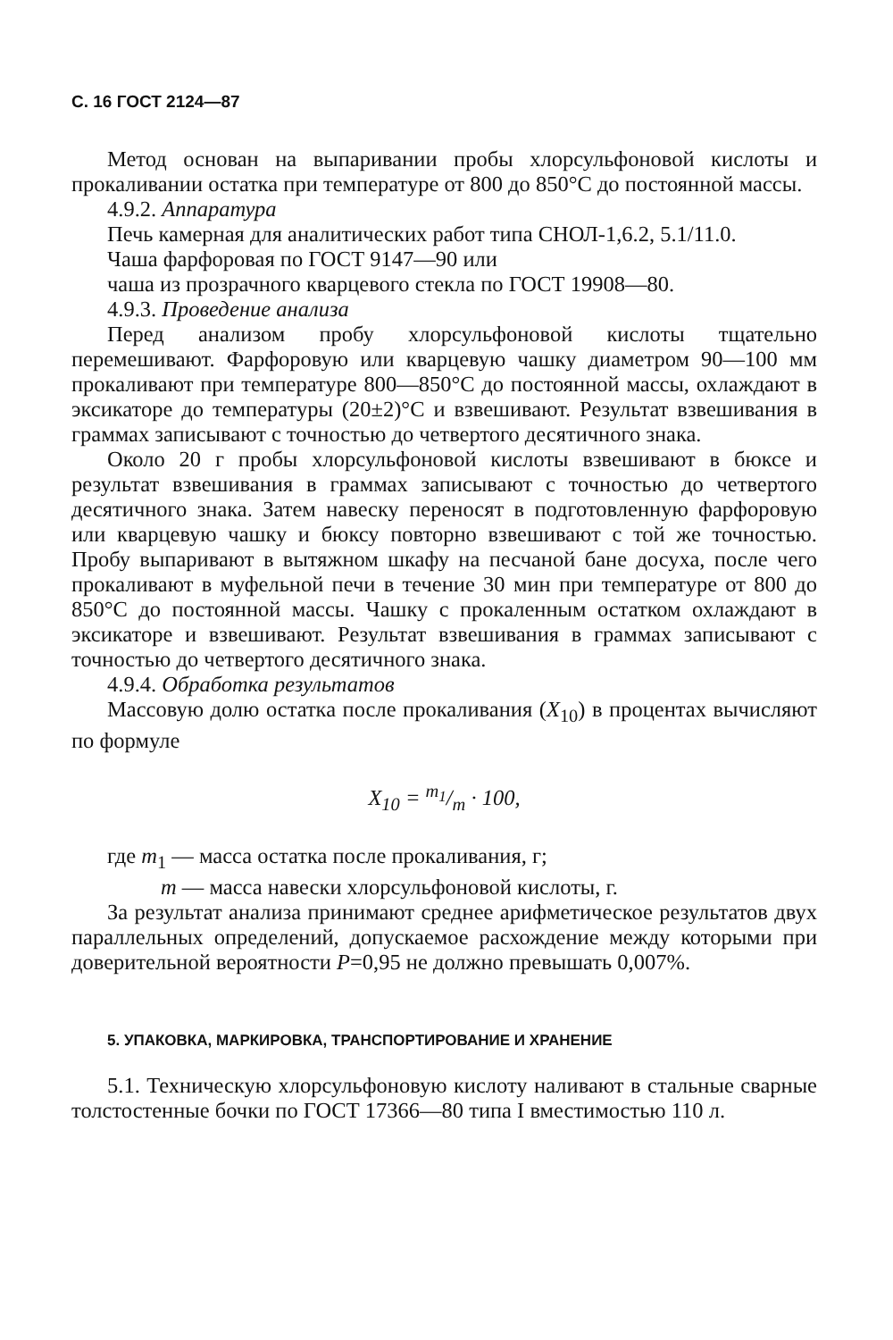С. 16 ГОСТ 2124—87
Метод основан на выпаривании пробы хлорсульфоновой кислоты и прокаливании остатка при температуре от 800 до 850°С до постоянной массы.
4.9.2. Аппаратура
Печь камерная для аналитических работ типа СНОЛ-1,6.2, 5.1/11.0.
Чаша фарфоровая по ГОСТ 9147—90 или
чаша из прозрачного кварцевого стекла по ГОСТ 19908—80.
4.9.3. Проведение анализа
Перед анализом пробу хлорсульфоновой кислоты тщательно перемешивают. Фарфоровую или кварцевую чашку диаметром 90—100 мм прокаливают при температуре 800—850°С до постоянной массы, охлаждают в эксикаторе до температуры (20±2)°С и взвешивают. Результат взвешивания в граммах записывают с точностью до четвертого десятичного знака.
Около 20 г пробы хлорсульфоновой кислоты взвешивают в бюксе и результат взвешивания в граммах записывают с точностью до четвертого десятичного знака. Затем навеску переносят в подготовленную фарфоровую или кварцевую чашку и бюксу повторно взвешивают с той же точностью. Пробу выпаривают в вытяжном шкафу на песчаной бане досуха, после чего прокаливают в муфельной печи в течение 30 мин при температуре от 800 до 850°С до постоянной массы. Чашку с прокаленным остатком охлаждают в эксикаторе и взвешивают. Результат взвешивания в граммах записывают с точностью до четвертого десятичного знака.
4.9.4. Обработка результатов
Массовую долю остатка после прокаливания (X<sub>10</sub>) в процентах вычисляют по формуле
X<sub>10</sub> = m<sub>1</sub>/m · 100,
где m<sub>1</sub> — масса остатка после прокаливания, г;
m — масса навески хлорсульфоновой кислоты, г.
За результат анализа принимают среднее арифметическое результатов двух параллельных определений, допускаемое расхождение между которыми при доверительной вероятности P=0,95 не должно превышать 0,007%.
5. УПАКОВКА, МАРКИРОВКА, ТРАНСПОРТИРОВАНИЕ И ХРАНЕНИЕ
5.1. Техническую хлорсульфоновую кислоту наливают в стальные сварные толстостенные бочки по ГОСТ 17366—80 типа I вместимостью 110 л.